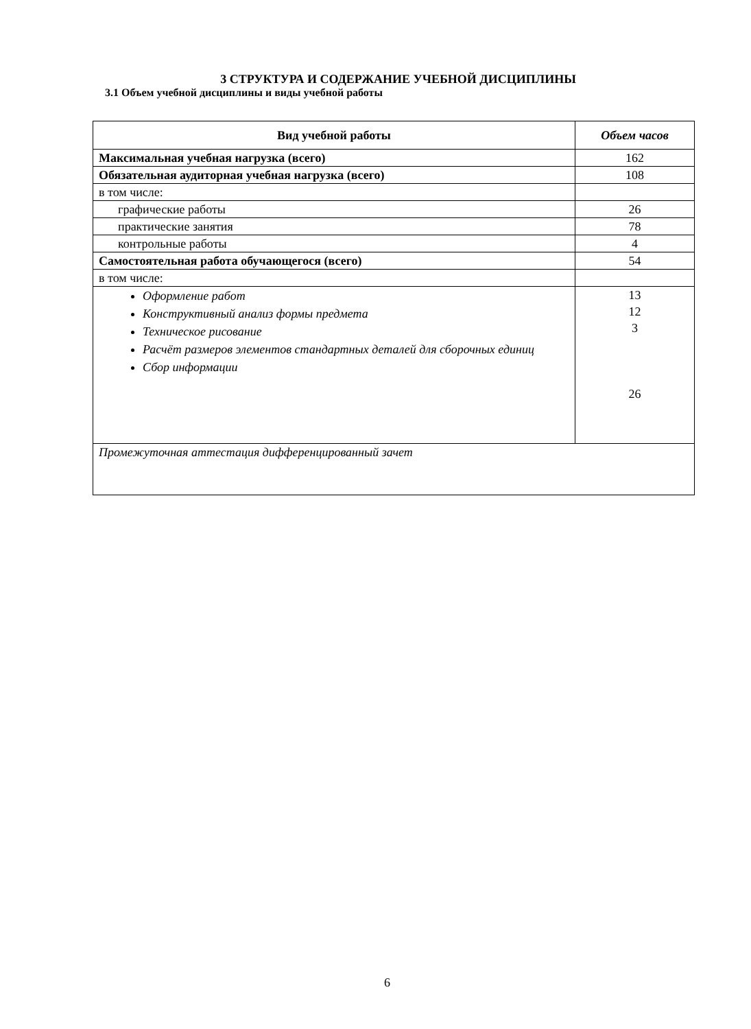3 СТРУКТУРА И СОДЕРЖАНИЕ УЧЕБНОЙ ДИСЦИПЛИНЫ
3.1 Объем учебной дисциплины и виды учебной работы
| Вид учебной работы | Объем часов |
| --- | --- |
| Максимальная учебная нагрузка (всего) | 162 |
| Обязательная аудиторная учебная нагрузка (всего) | 108 |
| в том числе: | |
| графические работы | 26 |
| практические занятия | 78 |
| контрольные работы | 4 |
| Самостоятельная работа обучающегося (всего) | 54 |
| в том числе: | |
| Оформление работ Конструктивный анализ формы предмета Техническое рисование Расчёт размеров элементов стандартных деталей для сборочных единиц Сбор информации | 13 12 3 26 |
| Промежуточная аттестация дифференцированный зачет | |
6